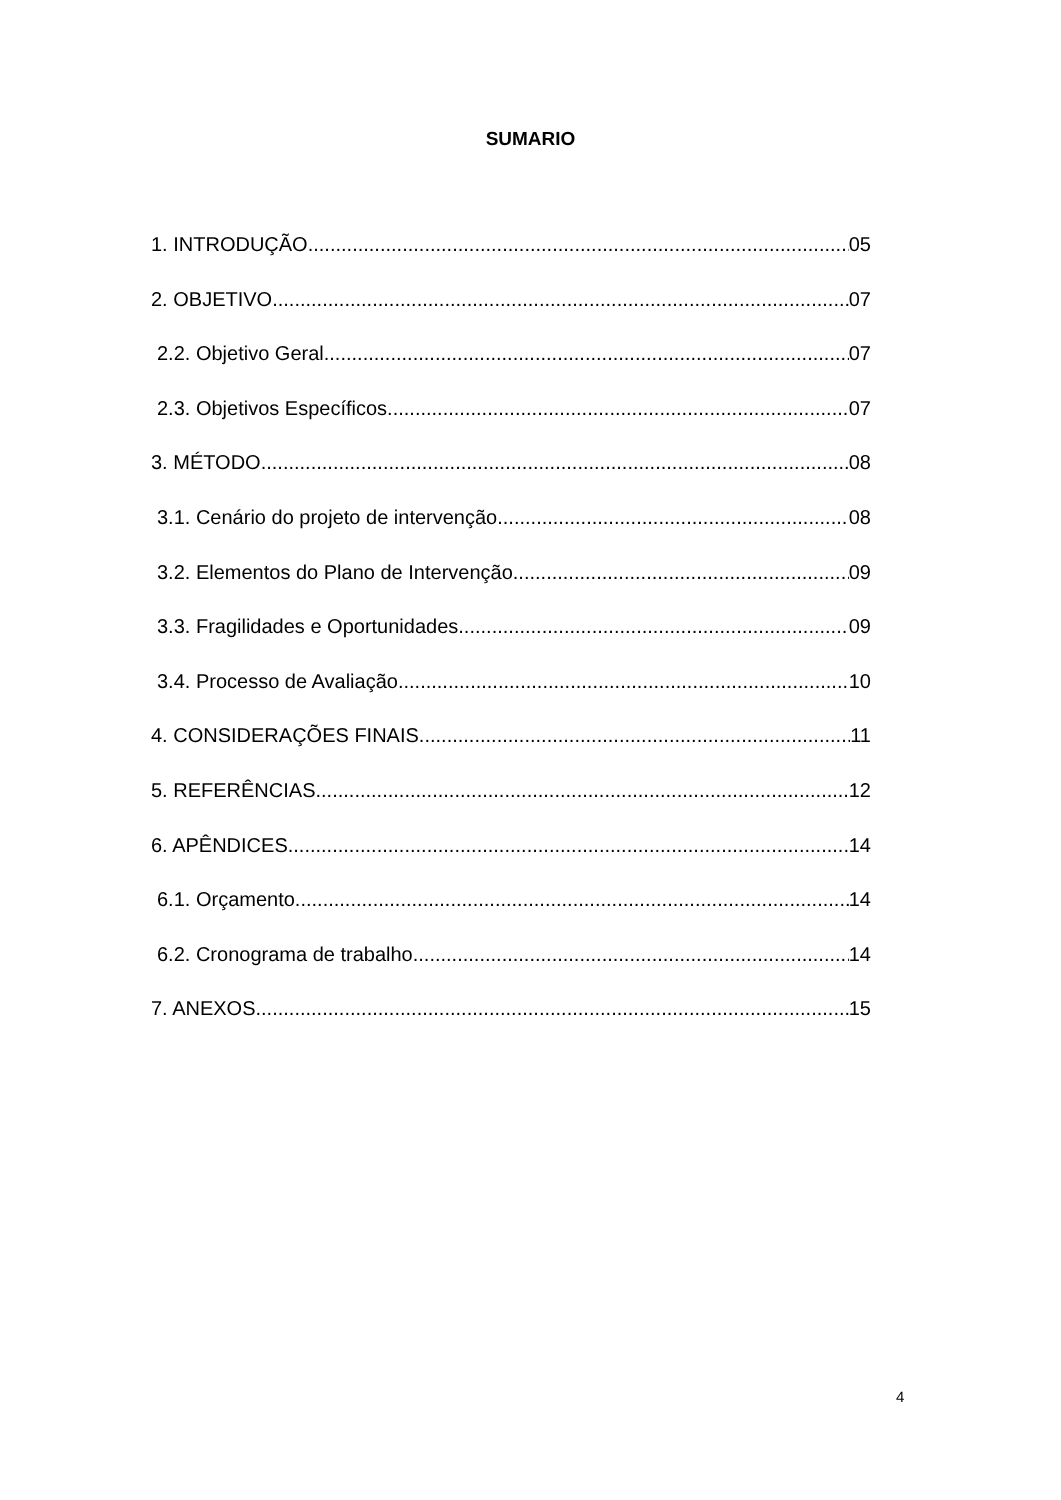SUMARIO
1. INTRODUÇÃO 05
2. OBJETIVO 07
2.2. Objetivo Geral 07
2.3. Objetivos Específicos 07
3. MÉTODO 08
3.1. Cenário do projeto de intervenção 08
3.2. Elementos do Plano de Intervenção 09
3.3. Fragilidades e Oportunidades 09
3.4. Processo de Avaliação 10
4. CONSIDERAÇÕES FINAIS 11
5. REFERÊNCIAS 12
6. APÊNDICES 14
6.1. Orçamento 14
6.2. Cronograma de trabalho 14
7. ANEXOS 15
4